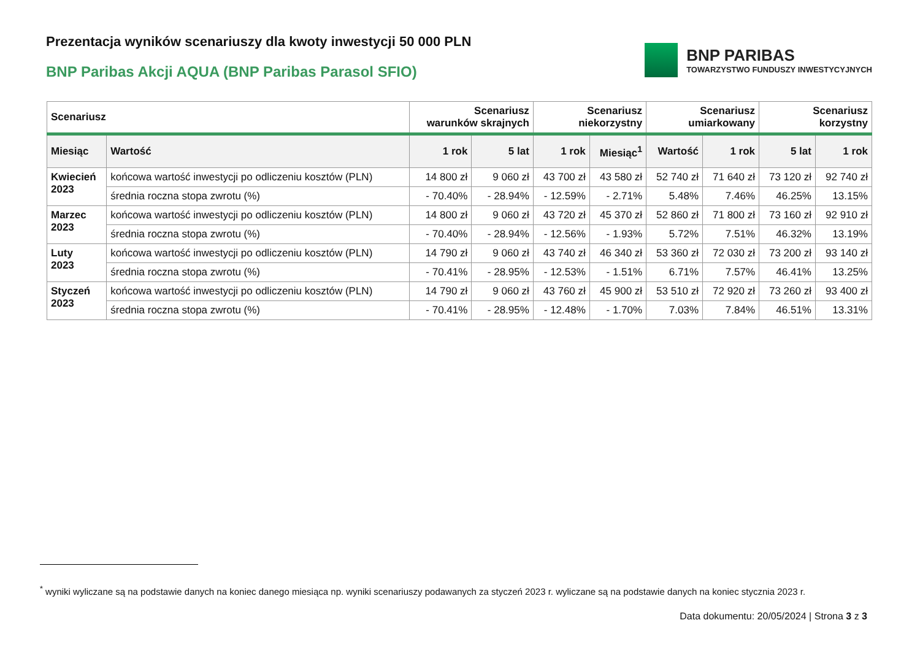Prezentacja wyników scenariuszy dla kwoty inwestycji 50 000 PLN
BNP Paribas Akcji AQUA (BNP Paribas Parasol SFIO)
BNP PARIBAS
TOWARZYSTWO FUNDUSZY INWESTYCYJNYCH
| Scenariusz | | Scenariusz warunków skrajnych | | Scenariusz niekorzystny | | Scenariusz umiarkowany | | Scenariusz korzystny | |
| --- | --- | --- | --- | --- | --- | --- | --- | --- | --- |
| Miesiąc | Wartość | 1 rok | 5 lat | 1 rok | Miesiąc<sup>1</sup> | Wartość | 1 rok | 5 lat | 1 rok |
| Kwiecień 2023 | końcowa wartość inwestycji po odliczeniu kosztów (PLN) | 14 800 zł | 9 060 zł | 43 700 zł | 43 580 zł | 52 740 zł | 71 640 zł | 73 120 zł | 92 740 zł |
| | średnia roczna stopa zwrotu (%) | - 70.40% | - 28.94% | - 12.59% | - 2.71% | 5.48% | 7.46% | 46.25% | 13.15% |
| Marzec 2023 | końcowa wartość inwestycji po odliczeniu kosztów (PLN) | 14 800 zł | 9 060 zł | 43 720 zł | 45 370 zł | 52 860 zł | 71 800 zł | 73 160 zł | 92 910 zł |
| | średnia roczna stopa zwrotu (%) | - 70.40% | - 28.94% | - 12.56% | - 1.93% | 5.72% | 7.51% | 46.32% | 13.19% |
| Luty 2023 | końcowa wartość inwestycji po odliczeniu kosztów (PLN) | 14 790 zł | 9 060 zł | 43 740 zł | 46 340 zł | 53 360 zł | 72 030 zł | 73 200 zł | 93 140 zł |
| | średnia roczna stopa zwrotu (%) | - 70.41% | - 28.95% | - 12.53% | - 1.51% | 6.71% | 7.57% | 46.41% | 13.25% |
| Styczeń 2023 | końcowa wartość inwestycji po odliczeniu kosztów (PLN) | 14 790 zł | 9 060 zł | 43 760 zł | 45 900 zł | 53 510 zł | 72 920 zł | 73 260 zł | 93 400 zł |
| | średnia roczna stopa zwrotu (%) | - 70.41% | - 28.95% | - 12.48% | - 1.70% | 7.03% | 7.84% | 46.51% | 13.31% |
<sup>*</sup> wyniki wyliczane są na podstawie danych na koniec danego miesiąca np. wyniki scenariuszy podawanych za styczeń 2023 r. wyliczane są na podstawie danych na koniec stycznia 2023 r.
Data dokumentu: 20/05/2024 | Strona 3 z 3